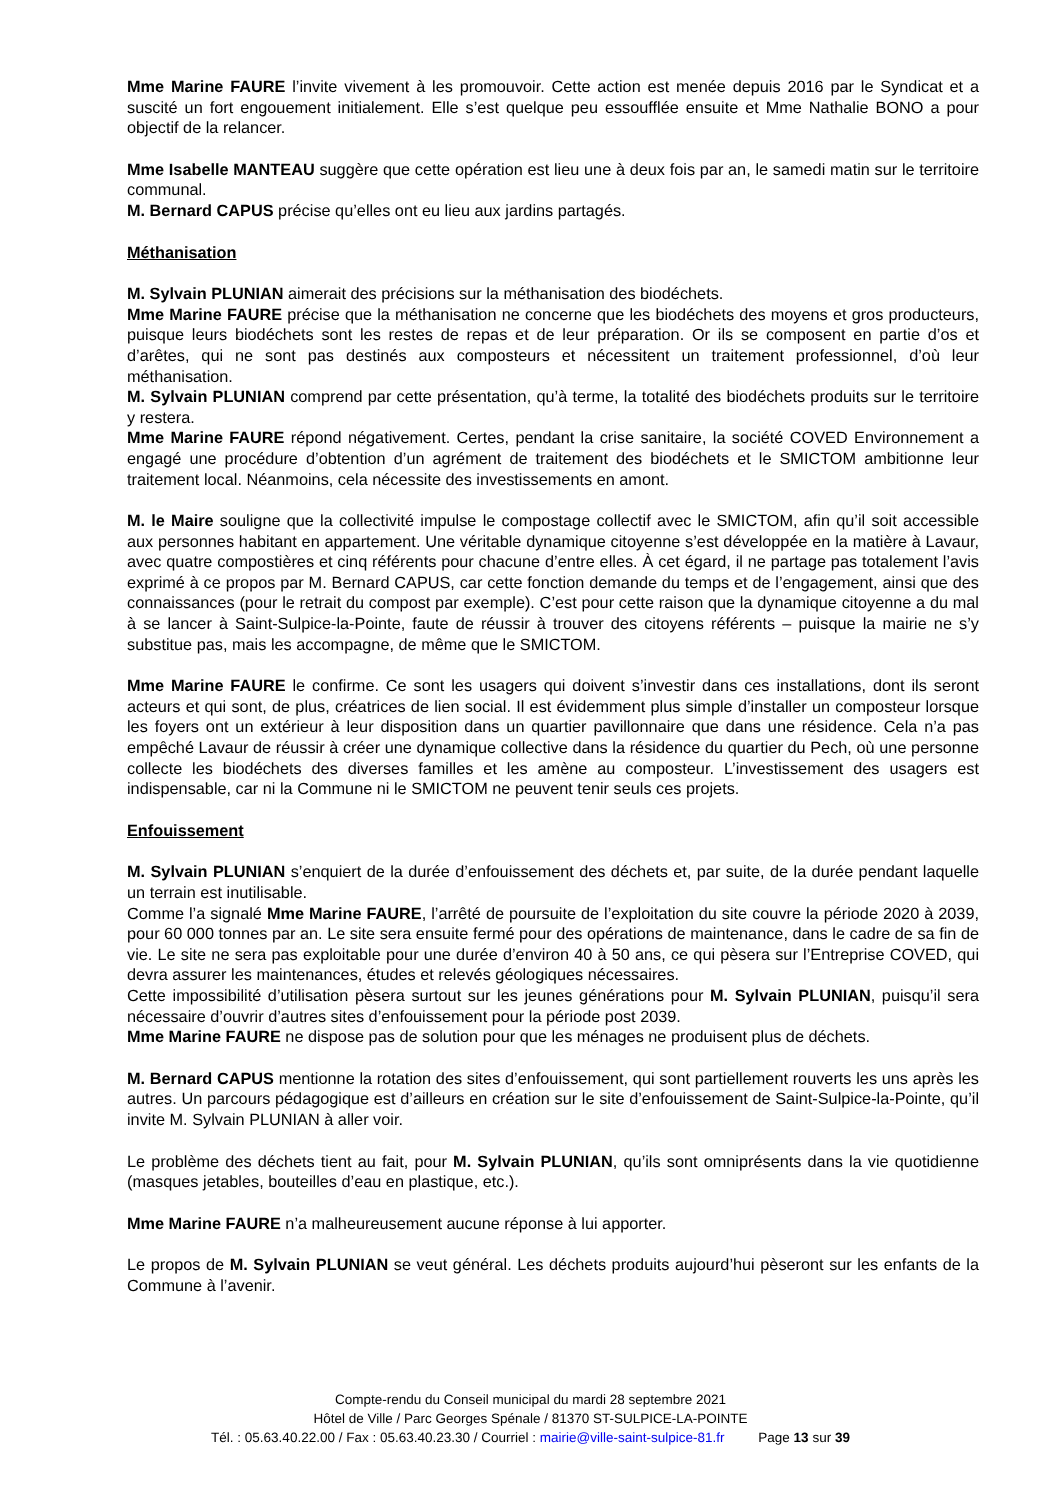Mme Marine FAURE l’invite vivement à les promouvoir. Cette action est menée depuis 2016 par le Syndicat et a suscité un fort engouement initialement. Elle s’est quelque peu essoufflée ensuite et Mme Nathalie BONO a pour objectif de la relancer.
Mme Isabelle MANTEAU suggère que cette opération est lieu une à deux fois par an, le samedi matin sur le territoire communal.
M. Bernard CAPUS précise qu’elles ont eu lieu aux jardins partagés.
Méthanisation
M. Sylvain PLUNIAN aimerait des précisions sur la méthanisation des biodéchets.
Mme Marine FAURE précise que la méthanisation ne concerne que les biodéchets des moyens et gros producteurs, puisque leurs biodéchets sont les restes de repas et de leur préparation. Or ils se composent en partie d’os et d’arêtes, qui ne sont pas destinés aux composteurs et nécessitent un traitement professionnel, d’où leur méthanisation.
M. Sylvain PLUNIAN comprend par cette présentation, qu’à terme, la totalité des biodéchets produits sur le territoire y restera.
Mme Marine FAURE répond négativement. Certes, pendant la crise sanitaire, la société COVED Environnement a engagé une procédure d’obtention d’un agrément de traitement des biodéchets et le SMICTOM ambitionne leur traitement local. Néanmoins, cela nécessite des investissements en amont.
M. le Maire souligne que la collectivité impulse le compostage collectif avec le SMICTOM, afin qu’il soit accessible aux personnes habitant en appartement. Une véritable dynamique citoyenne s’est développée en la matière à Lavaur, avec quatre compostières et cinq référents pour chacune d’entre elles. À cet égard, il ne partage pas totalement l’avis exprimé à ce propos par M. Bernard CAPUS, car cette fonction demande du temps et de l’engagement, ainsi que des connaissances (pour le retrait du compost par exemple). C’est pour cette raison que la dynamique citoyenne a du mal à se lancer à Saint-Sulpice-la-Pointe, faute de réussir à trouver des citoyens référents – puisque la mairie ne s’y substitue pas, mais les accompagne, de même que le SMICTOM.
Mme Marine FAURE le confirme. Ce sont les usagers qui doivent s’investir dans ces installations, dont ils seront acteurs et qui sont, de plus, créatrices de lien social. Il est évidemment plus simple d’installer un composteur lorsque les foyers ont un extérieur à leur disposition dans un quartier pavillonnaire que dans une résidence. Cela n’a pas empêché Lavaur de réussir à créer une dynamique collective dans la résidence du quartier du Pech, où une personne collecte les biodéchets des diverses familles et les amène au composteur. L’investissement des usagers est indispensable, car ni la Commune ni le SMICTOM ne peuvent tenir seuls ces projets.
Enfouissement
M. Sylvain PLUNIAN s’enquiert de la durée d’enfouissement des déchets et, par suite, de la durée pendant laquelle un terrain est inutilisable.
Comme l’a signalé Mme Marine FAURE, l’arrêté de poursuite de l’exploitation du site couvre la période 2020 à 2039, pour 60 000 tonnes par an. Le site sera ensuite fermé pour des opérations de maintenance, dans le cadre de sa fin de vie. Le site ne sera pas exploitable pour une durée d’environ 40 à 50 ans, ce qui pèsera sur l’Entreprise COVED, qui devra assurer les maintenances, études et relevés géologiques nécessaires.
Cette impossibilité d’utilisation pèsera surtout sur les jeunes générations pour M. Sylvain PLUNIAN, puisqu’il sera nécessaire d’ouvrir d’autres sites d’enfouissement pour la période post 2039.
Mme Marine FAURE ne dispose pas de solution pour que les ménages ne produisent plus de déchets.
M. Bernard CAPUS mentionne la rotation des sites d’enfouissement, qui sont partiellement rouverts les uns après les autres. Un parcours pédagogique est d’ailleurs en création sur le site d’enfouissement de Saint-Sulpice-la-Pointe, qu’il invite M. Sylvain PLUNIAN à aller voir.
Le problème des déchets tient au fait, pour M. Sylvain PLUNIAN, qu’ils sont omniprésents dans la vie quotidienne (masques jetables, bouteilles d’eau en plastique, etc.).
Mme Marine FAURE n’a malheureusement aucune réponse à lui apporter.
Le propos de M. Sylvain PLUNIAN se veut général. Les déchets produits aujourd’hui pèseront sur les enfants de la Commune à l’avenir.
Compte-rendu du Conseil municipal du mardi 28 septembre 2021
Hôtel de Ville / Parc Georges Spénale / 81370 ST-SULPICE-LA-POINTE
Tél. : 05.63.40.22.00 / Fax : 05.63.40.23.30 / Courriel : mairie@ville-saint-sulpice-81.fr Page 13 sur 39